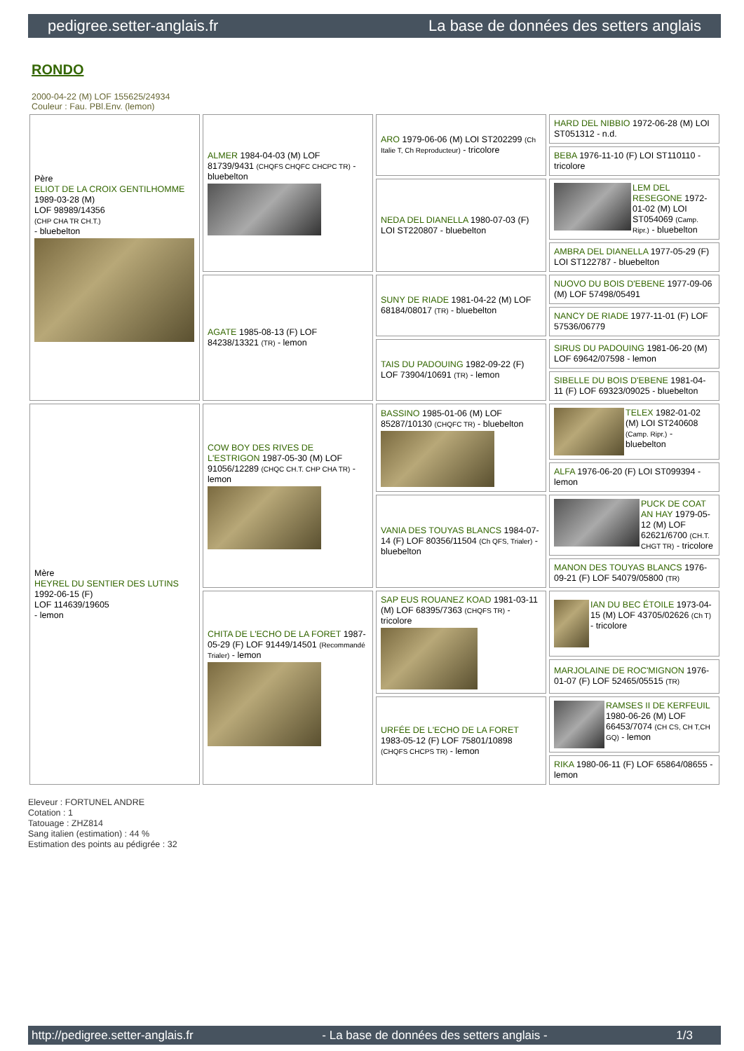pedigree.setter-anglais.fr La base de données des setters anglais
RONDO
2000-04-22 (M) LOF 155625/24934
Couleur : Fau. PBl.Env. (lemon)
| Père ELIOT DE LA CROIX GENTILHOMME 1989-03-28 (M) LOF 98989/14356 (CHP CHA TR CH.T.) - bluebelton | ALMER 1984-04-03 (M) LOF 81739/9431 (CHQFS CHQFC CHCPC TR) - bluebelton | ARO 1979-06-06 (M) LOI ST202299 (Ch Italie T, Ch Reproducteur) - tricolore | HARD DEL NIBBIO 1972-06-28 (M) LOI ST051312 - n.d. |
| | | | BEBA 1976-11-10 (F) LOI ST110110 - tricolore |
| | | NEDA DEL DIANELLA 1980-07-03 (F) LOI ST220807 - bluebelton | LEM DEL RESEGONE 1972-01-02 (M) LOI ST054069 (Camp. Ripr.) - bluebelton |
| | | | AMBRA DEL DIANELLA 1977-05-29 (F) LOI ST122787 - bluebelton |
| | AGATE 1985-08-13 (F) LOF 84238/13321 (TR) - lemon | SUNY DE RIADE 1981-04-22 (M) LOF 68184/08017 (TR) - bluebelton | NUOVO DU BOIS D'EBENE 1977-09-06 (M) LOF 57498/05491 |
| | | | NANCY DE RIADE 1977-11-01 (F) LOF 57536/06779 |
| | | TAIS DU PADOUING 1982-09-22 (F) LOF 73904/10691 (TR) - lemon | SIRUS DU PADOUING 1981-06-20 (M) LOF 69642/07598 - lemon |
| | | | SIBELLE DU BOIS D'EBENE 1981-04-11 (F) LOF 69323/09025 - bluebelton |
| Mère HEYREL DU SENTIER DES LUTINS 1992-06-15 (F) LOF 114639/19605 - lemon | COW BOY DES RIVES DE L'ESTRIGON 1987-05-30 (M) LOF 91056/12289 (CHQC CH.T. CHP CHA TR) - lemon | BASSINO 1985-01-06 (M) LOF 85287/10130 (CHQFC TR) - bluebelton | TELEX 1982-01-02 (M) LOI ST240608 (Camp. Ripr.) - bluebelton |
| | | | ALFA 1976-06-20 (F) LOI ST099394 - lemon |
| | | VANIA DES TOUYAS BLANCS 1984-07-14 (F) LOF 80356/11504 (Ch QFS, Trialer) - bluebelton | PUCK DE COAT AN HAY 1979-05-12 (M) LOF 62621/6700 (CH.T. CHGT TR) - tricolore |
| | | | MANON DES TOUYAS BLANCS 1976-09-21 (F) LOF 54079/05800 (TR) |
| | CHITA DE L'ECHO DE LA FORET 1987-05-29 (F) LOF 91449/14501 (Recommandé Trialer) - lemon | SAP EUS ROUANEZ KOAD 1981-03-11 (M) LOF 68395/7363 (CHQFS TR) - tricolore | IAN DU BEC ÉTOILE 1973-04-15 (M) LOF 43705/02626 (Ch T) - tricolore |
| | | | MARJOLAINE DE ROC'MIGNON 1976-01-07 (F) LOF 52465/05515 (TR) |
| | | URFÉE DE L'ECHO DE LA FORET 1983-05-12 (F) LOF 75801/10898 (CHQFS CHCPS TR) - lemon | RAMSES II DE KERFEUIL 1980-06-26 (M) LOF 66453/7074 (CH CS, CH T,CH GQ) - lemon |
| | | | RIKA 1980-06-11 (F) LOF 65864/08655 - lemon |
Eleveur : FORTUNEL ANDRE
Cotation : 1
Tatouage : ZHZ814
Sang italien (estimation) : 44 %
Estimation des points au pédigrée : 32
http://pedigree.setter-anglais.fr - La base de données des setters anglais - 1/3